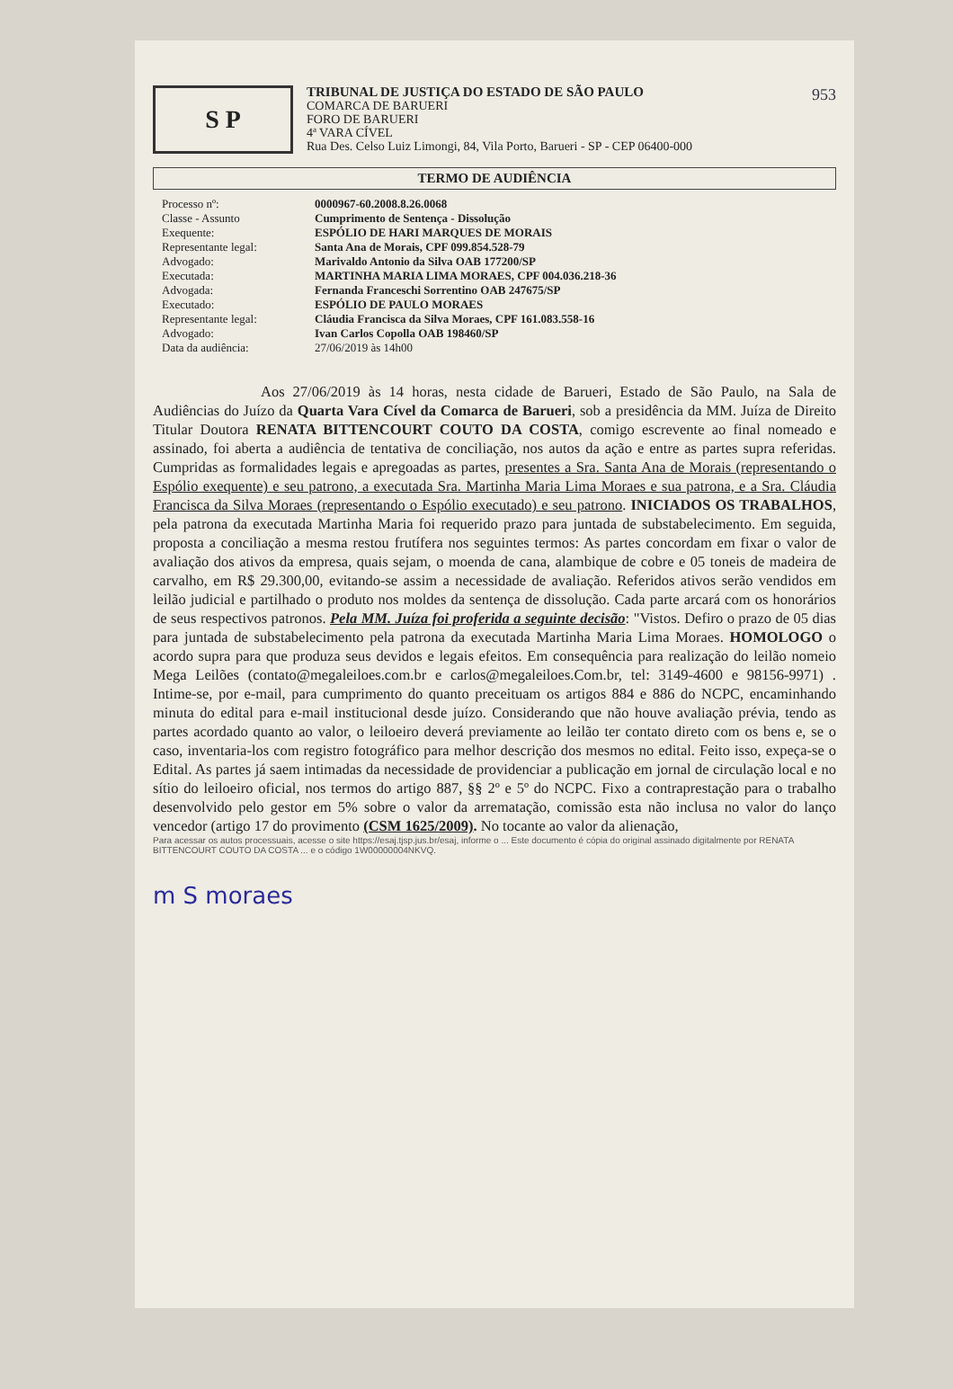953
S P
TRIBUNAL DE JUSTIÇA DO ESTADO DE SÃO PAULO
COMARCA DE BARUERI
FORO DE BARUERI
4ª VARA CÍVEL
Rua Des. Celso Luiz Limongi, 84, Vila Porto, Barueri - SP - CEP 06400-000
TERMO DE AUDIÊNCIA
Processo nº: 0000967-60.2008.8.26.0068 Classe - Assunto Cumprimento de Sentença - Dissolução Exequente: ESPÓLIO DE HARI MARQUES DE MORAIS Representante legal: Santa Ana de Morais, CPF 099.854.528-79 Advogado: Marivaldo Antonio da Silva OAB 177200/SP Executada: MARTINHA MARIA LIMA MORAES, CPF 004.036.218-36 Advogada: Fernanda Franceschi Sorrentino OAB 247675/SP Executado: ESPÓLIO DE PAULO MORAES Representante legal: Cláudia Francisca da Silva Moraes, CPF 161.083.558-16 Advogado: Ivan Carlos Copolla OAB 198460/SP Data da audiência: 27/06/2019 às 14h00
Aos 27/06/2019 às 14 horas, nesta cidade de Barueri, Estado de São Paulo, na Sala de Audiências do Juízo da Quarta Vara Cível da Comarca de Barueri, sob a presidência da MM. Juíza de Direito Titular Doutora RENATA BITTENCOURT COUTO DA COSTA, comigo escrevente ao final nomeado e assinado, foi aberta a audiência de tentativa de conciliação, nos autos da ação e entre as partes supra referidas. Cumpridas as formalidades legais e apregoadas as partes, presentes a Sra. Santa Ana de Morais (representando o Espólio exequente) e seu patrono, a executada Sra. Martinha Maria Lima Moraes e sua patrona, e a Sra. Cláudia Francisca da Silva Moraes (representando o Espólio executado) e seu patrono. INICIADOS OS TRABALHOS, pela patrona da executada Martinha Maria foi requerido prazo para juntada de substabelecimento. Em seguida, proposta a conciliação a mesma restou frutífera nos seguintes termos: As partes concordam em fixar o valor de avaliação dos ativos da empresa, quais sejam, o moenda de cana, alambique de cobre e 05 toneis de madeira de carvalho, em R$ 29.300,00, evitando-se assim a necessidade de avaliação. Referidos ativos serão vendidos em leilão judicial e partilhado o produto nos moldes da sentença de dissolução. Cada parte arcará com os honorários de seus respectivos patronos. Pela MM. Juíza foi proferida a seguinte decisão: "Vistos. Defiro o prazo de 05 dias para juntada de substabelecimento pela patrona da executada Martinha Maria Lima Moraes. HOMOLOGO o acordo supra para que produza seus devidos e legais efeitos. Em consequência para realização do leilão nomeio Mega Leilões (contato@megaleiloes.com.br e carlos@megaleiloes.Com.br, tel: 3149-4600 e 98156-9971) . Intime-se, por e-mail, para cumprimento do quanto preceituam os artigos 884 e 886 do NCPC, encaminhando minuta do edital para e-mail institucional desde juízo. Considerando que não houve avaliação prévia, tendo as partes acordado quanto ao valor, o leiloeiro deverá previamente ao leilão ter contato direto com os bens e, se o caso, inventaria-los com registro fotográfico para melhor descrição dos mesmos no edital. Feito isso, expeça-se o Edital. As partes já saem intimadas da necessidade de providenciar a publicação em jornal de circulação local e no sítio do leiloeiro oficial, nos termos do artigo 887, §§ 2º e 5º do NCPC. Fixo a contraprestação para o trabalho desenvolvido pelo gestor em 5% sobre o valor da arrematação, comissão esta não inclusa no valor do lanço vencedor (artigo 17 do provimento (CSM 1625/2009). No tocante ao valor da alienação,
Para acessar os autos processuais, acesse o site https://esaj.tjsp.jus.br/esaj, informe o ... Este documento é cópia do original assinado digitalmente por RENATA BITTENCOURT COUTO DA COSTA ... e o código 1W00000004NKVQ.
m S moraes